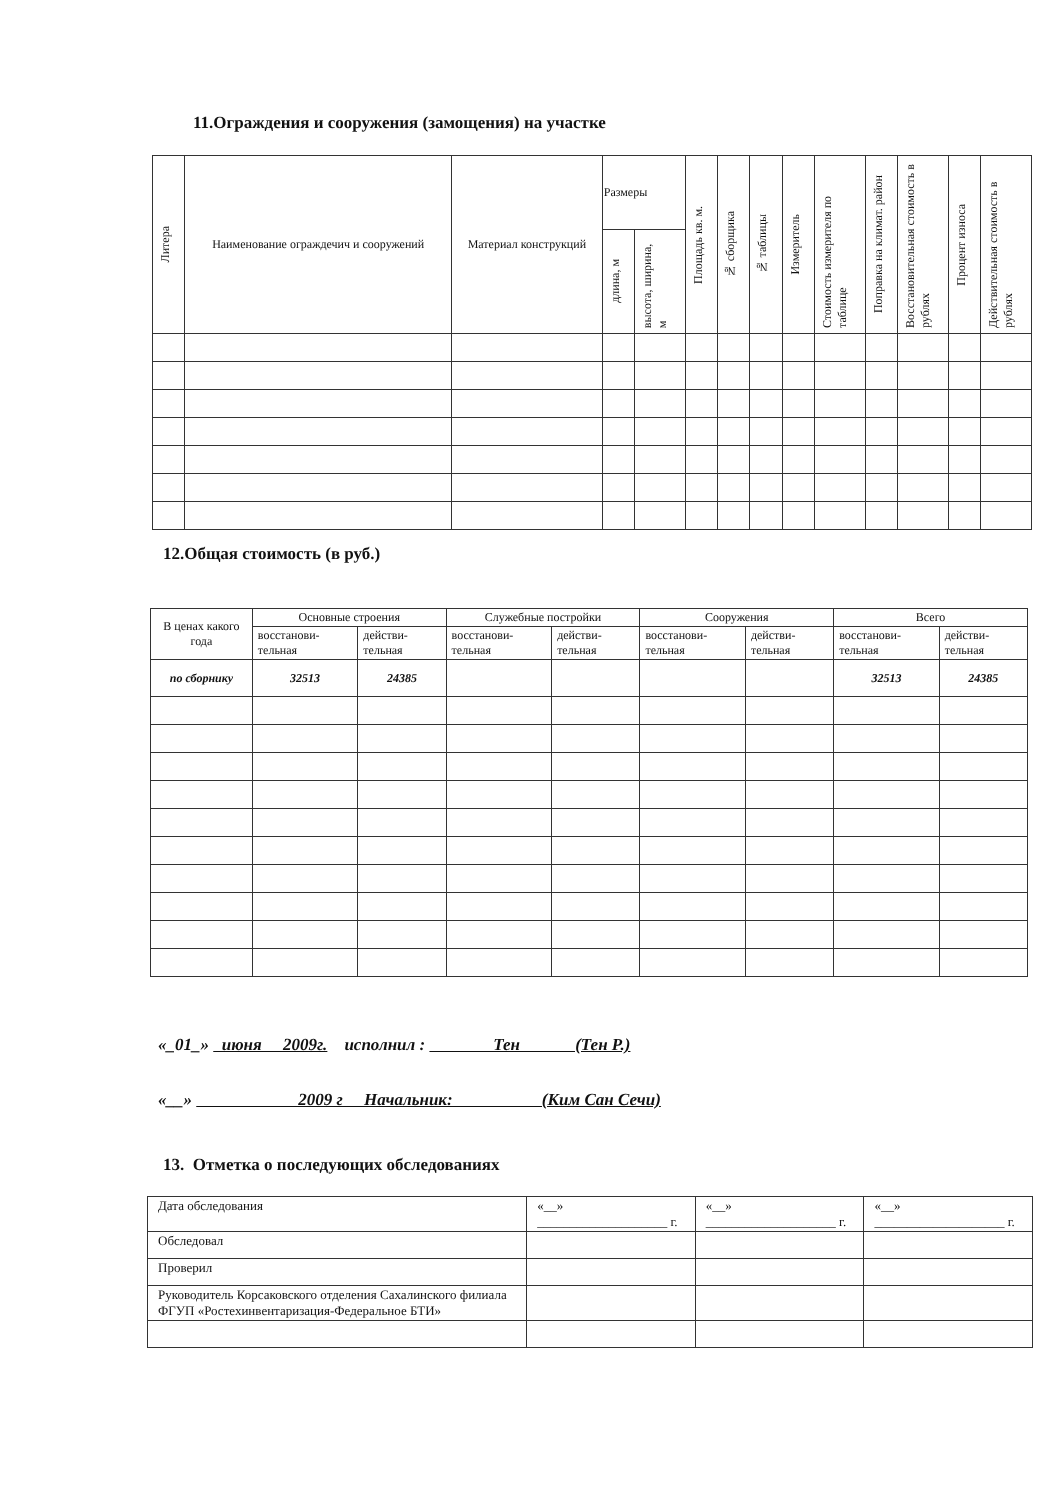11.Ограждения и сооружения (замощения) на участке
| Литера | Наименование ограждечич и сооружений | Материал конструкций | Размеры | | Площадь кв. м. | № сборщика | № таблицы | Измеритель | Стоимость измерителя по таблице | Поправка на климат. район | Восстановительная стоимость в рублях | Процент износа | Действительная стоимость в рублях |
| --- | --- | --- | --- | --- | --- | --- | --- | --- | --- | --- | --- | --- | --- |
| | | | длина, м | высота, ширина, м | | | | | | | | | |
12.Общая стоимость (в руб.)
| В ценах какого года | Основные строения | | Служебные постройки | | Сооружения | | Всего | |
| --- | --- | --- | --- | --- | --- | --- | --- | --- |
| | восстанови-тельная | действи-тельная | восстанови-тельная | действи-тельная | восстанови-тельная | действи-тельная | восстанови-тельная | действи-тельная |
| по сборнику | 32513 | 24385 | | | | | 32513 | 24385 |
«_01_» июня 2009г. исполнил : Тен (Тен Р.)
«__» 2009 г Начальник: (Ким Сан Сечи)
13. Отметка о последующих обследованиях
| Дата обследования | «__» ____________________ г. | «__» ____________________ г. | «__» ____________________ г. |
| Обследовал | | | |
| Проверил | | | |
| Руководитель Корсаковского отделения Сахалинского филиала ФГУП «Ростехинвентаризация-Федеральное БТИ» | | | |